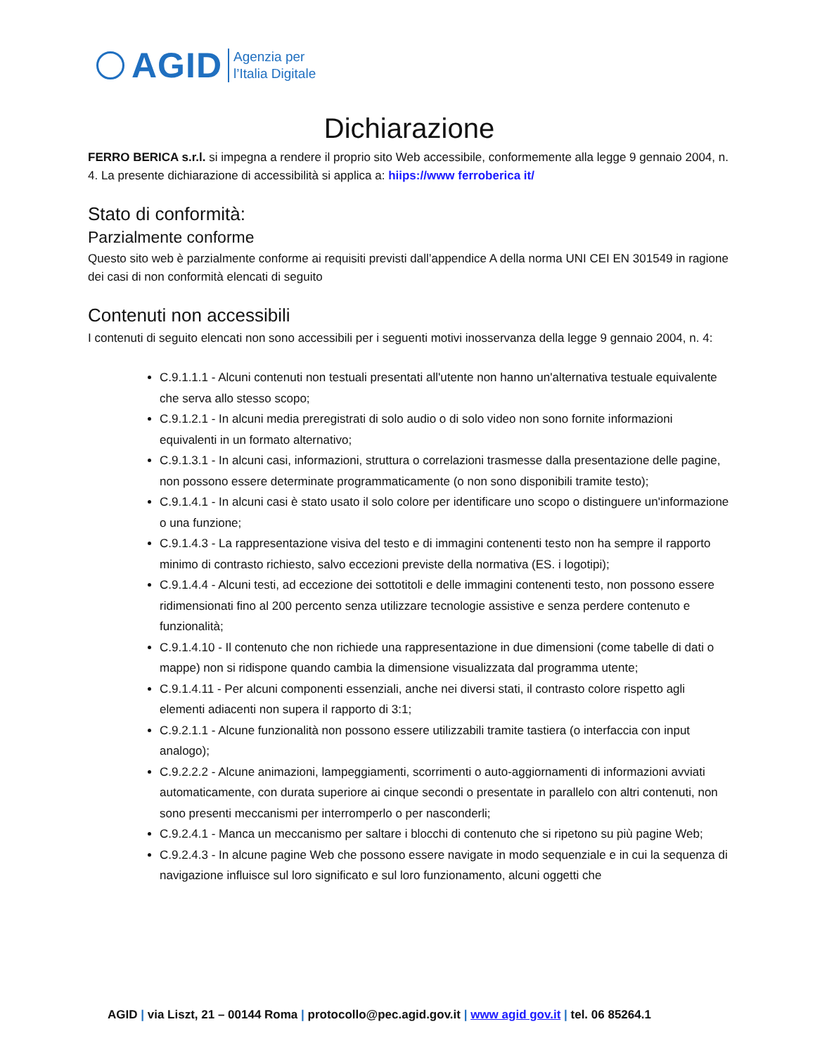AGID
Agenzia per
l’Italia Digitale
Dichiarazione
FERRO BERICA s.r.l. si impegna a rendere il proprio sito Web accessibile, conformemente alla legge 9 gennaio 2004, n. 4. La presente dichiarazione di accessibilità si applica a: hiips://www ferroberica it/
Stato di conformità:
Parzialmente conforme
Questo sito web è parzialmente conforme ai requisiti previsti dall’appendice A della norma UNI CEI EN 301549 in ragione dei casi di non conformità elencati di seguito
Contenuti non accessibili
I contenuti di seguito elencati non sono accessibili per i seguenti motivi inosservanza della legge 9 gennaio 2004, n. 4:
C.9.1.1.1 - Alcuni contenuti non testuali presentati all'utente non hanno un'alternativa testuale equivalente che serva allo stesso scopo;
C.9.1.2.1 - In alcuni media preregistrati di solo audio o di solo video non sono fornite informazioni equivalenti in un formato alternativo;
C.9.1.3.1 - In alcuni casi, informazioni, struttura o correlazioni trasmesse dalla presentazione delle pagine, non possono essere determinate programmaticamente (o non sono disponibili tramite testo);
C.9.1.4.1 - In alcuni casi è stato usato il solo colore per identificare uno scopo o distinguere un'informazione o una funzione;
C.9.1.4.3 - La rappresentazione visiva del testo e di immagini contenenti testo non ha sempre il rapporto minimo di contrasto richiesto, salvo eccezioni previste della normativa (ES. i logotipi);
C.9.1.4.4 - Alcuni testi, ad eccezione dei sottotitoli e delle immagini contenenti testo, non possono essere ridimensionati fino al 200 percento senza utilizzare tecnologie assistive e senza perdere contenuto e funzionalità;
C.9.1.4.10 - Il contenuto che non richiede una rappresentazione in due dimensioni (come tabelle di dati o mappe) non si ridispone quando cambia la dimensione visualizzata dal programma utente;
C.9.1.4.11 - Per alcuni componenti essenziali, anche nei diversi stati, il contrasto colore rispetto agli elementi adiacenti non supera il rapporto di 3:1;
C.9.2.1.1 - Alcune funzionalità non possono essere utilizzabili tramite tastiera (o interfaccia con input analogo);
C.9.2.2.2 - Alcune animazioni, lampeggiamenti, scorrimenti o auto-aggiornamenti di informazioni avviati automaticamente, con durata superiore ai cinque secondi o presentate in parallelo con altri contenuti, non sono presenti meccanismi per interromperlo o per nasconderli;
C.9.2.4.1 - Manca un meccanismo per saltare i blocchi di contenuto che si ripetono su più pagine Web;
C.9.2.4.3 - In alcune pagine Web che possono essere navigate in modo sequenziale e in cui la sequenza di navigazione influisce sul loro significato e sul loro funzionamento, alcuni oggetti che
AGID | via Liszt, 21 – 00144 Roma | protocollo@pec.agid.gov.it | www agid gov.it | tel. 06 85264.1